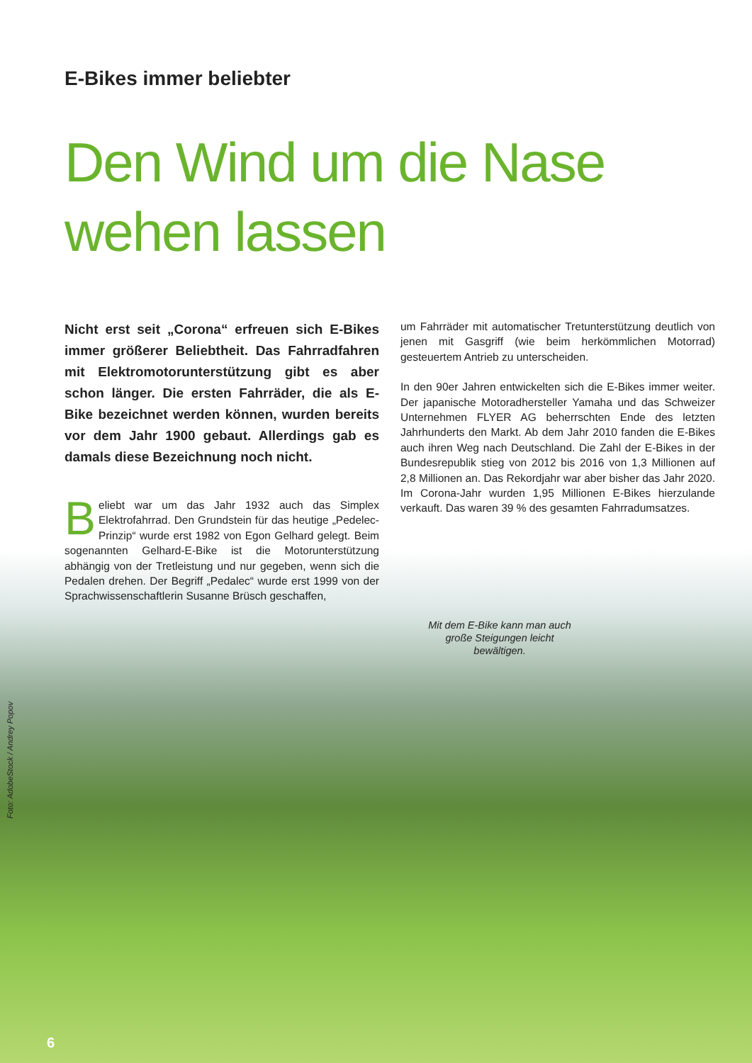E-Bikes immer beliebter
Den Wind um die Nase
wehen lassen
Nicht erst seit „Corona“ erfreuen sich E-Bikes immer größerer Beliebtheit. Das Fahrradfahren mit Elektromotorunterstützung gibt es aber schon länger. Die ersten Fahrräder, die als E-Bike bezeichnet werden können, wurden bereits vor dem Jahr 1900 gebaut. Allerdings gab es damals diese Bezeichnung noch nicht.
Beliebt war um das Jahr 1932 auch das Simplex Elektrofahrrad. Den Grundstein für das heutige „Pedelec-Prinzip“ wurde erst 1982 von Egon Gelhard gelegt. Beim sogenannten Gelhard-E-Bike ist die Motorunterstützung abhängig von der Tretleistung und nur gegeben, wenn sich die Pedalen drehen. Der Begriff „Pedalec“ wurde erst 1999 von der Sprachwissenschaftlerin Susanne Brüsch geschaffen,
um Fahrräder mit automatischer Tretunterstützung deutlich von jenen mit Gasgriff (wie beim herkömmlichen Motorrad) gesteuertem Antrieb zu unterscheiden.
In den 90er Jahren entwickelten sich die E-Bikes immer weiter. Der japanische Motoradhersteller Yamaha und das Schweizer Unternehmen FLYER AG beherrschten Ende des letzten Jahrhunderts den Markt. Ab dem Jahr 2010 fanden die E-Bikes auch ihren Weg nach Deutschland. Die Zahl der E-Bikes in der Bundesrepublik stieg von 2012 bis 2016 von 1,3 Millionen auf 2,8 Millionen an. Das Rekordjahr war aber bisher das Jahr 2020. Im Corona-Jahr wurden 1,95 Millionen E-Bikes hierzulande verkauft. Das waren 39 % des gesamten Fahrradumsatzes.
Mit dem E-Bike kann man auch große Steigungen leicht bewältigen.
Foto: AdobeStock / Andrey Popov
6